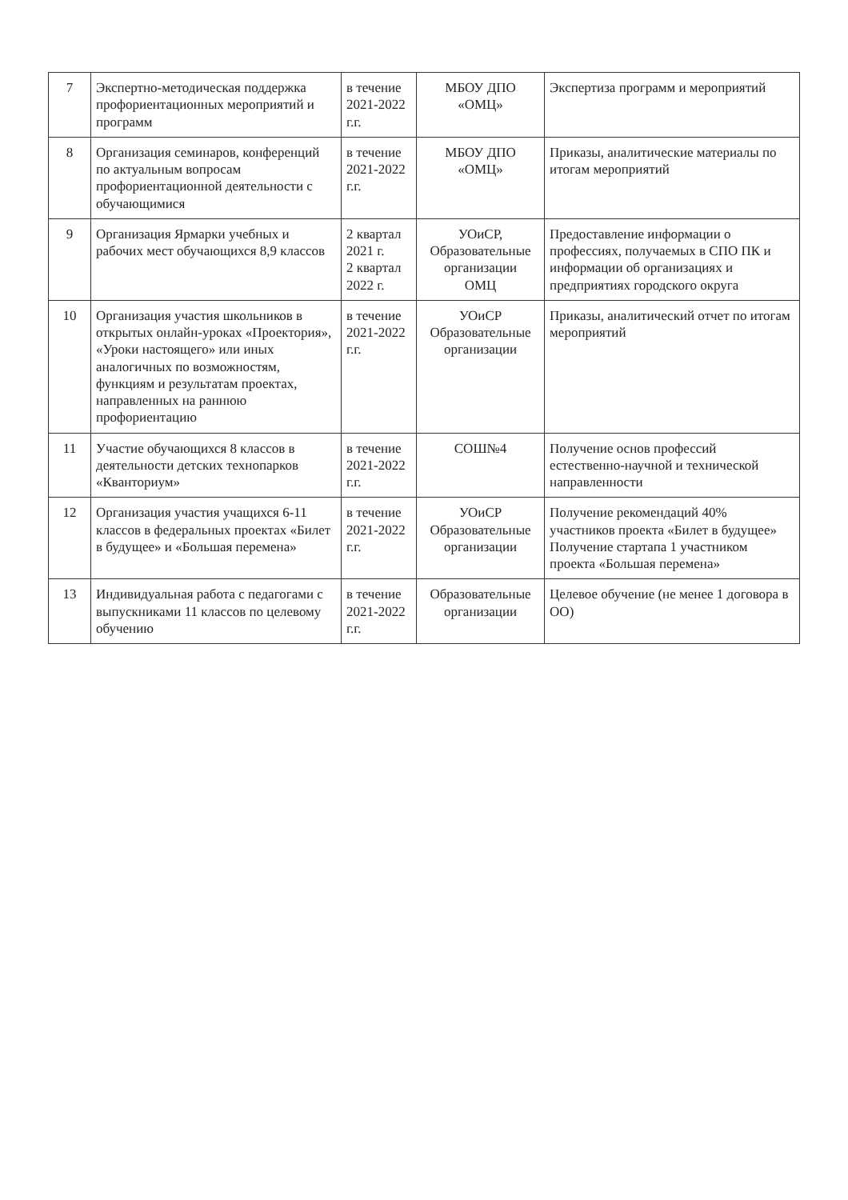| 7 | Экспертно-методическая поддержка профориентационных мероприятий и программ | в течение 2021-2022 г.г. | МБОУ ДПО «ОМЦ» | Экспертиза программ и мероприятий |
| 8 | Организация семинаров, конференций по актуальным вопросам профориентационной деятельности с обучающимися | в течение 2021-2022 г.г. | МБОУ ДПО «ОМЦ» | Приказы, аналитические материалы по итогам мероприятий |
| 9 | Организация Ярмарки учебных и рабочих мест обучающихся 8,9 классов | 2 квартал 2021 г. 2 квартал 2022 г. | УОиСР, Образовательные организации ОМЦ | Предоставление информации о профессиях, получаемых в СПО ПК и информации об организациях и предприятиях городского округа |
| 10 | Организация участия школьников в открытых онлайн-уроках «Проектория», «Уроки настоящего» или иных аналогичных по возможностям, функциям и результатам проектах, направленных на раннюю профориентацию | в течение 2021-2022 г.г. | УОиСР Образовательные организации | Приказы, аналитический отчет по итогам мероприятий |
| 11 | Участие обучающихся 8 классов в деятельности детских технопарков «Кванториум» | в течение 2021-2022 г.г. | СОШ№4 | Получение основ профессий естественно-научной и технической направленности |
| 12 | Организация участия учащихся 6-11 классов в федеральных проектах «Билет в будущее» и «Большая перемена» | в течение 2021-2022 г.г. | УОиСР Образовательные организации | Получение рекомендаций 40% участников проекта «Билет в будущее» Получение стартапа 1 участником проекта «Большая перемена» |
| 13 | Индивидуальная работа с педагогами с выпускниками 11 классов по целевому обучению | в течение 2021-2022 г.г. | Образовательные организации | Целевое обучение (не менее 1 договора в ОО) |